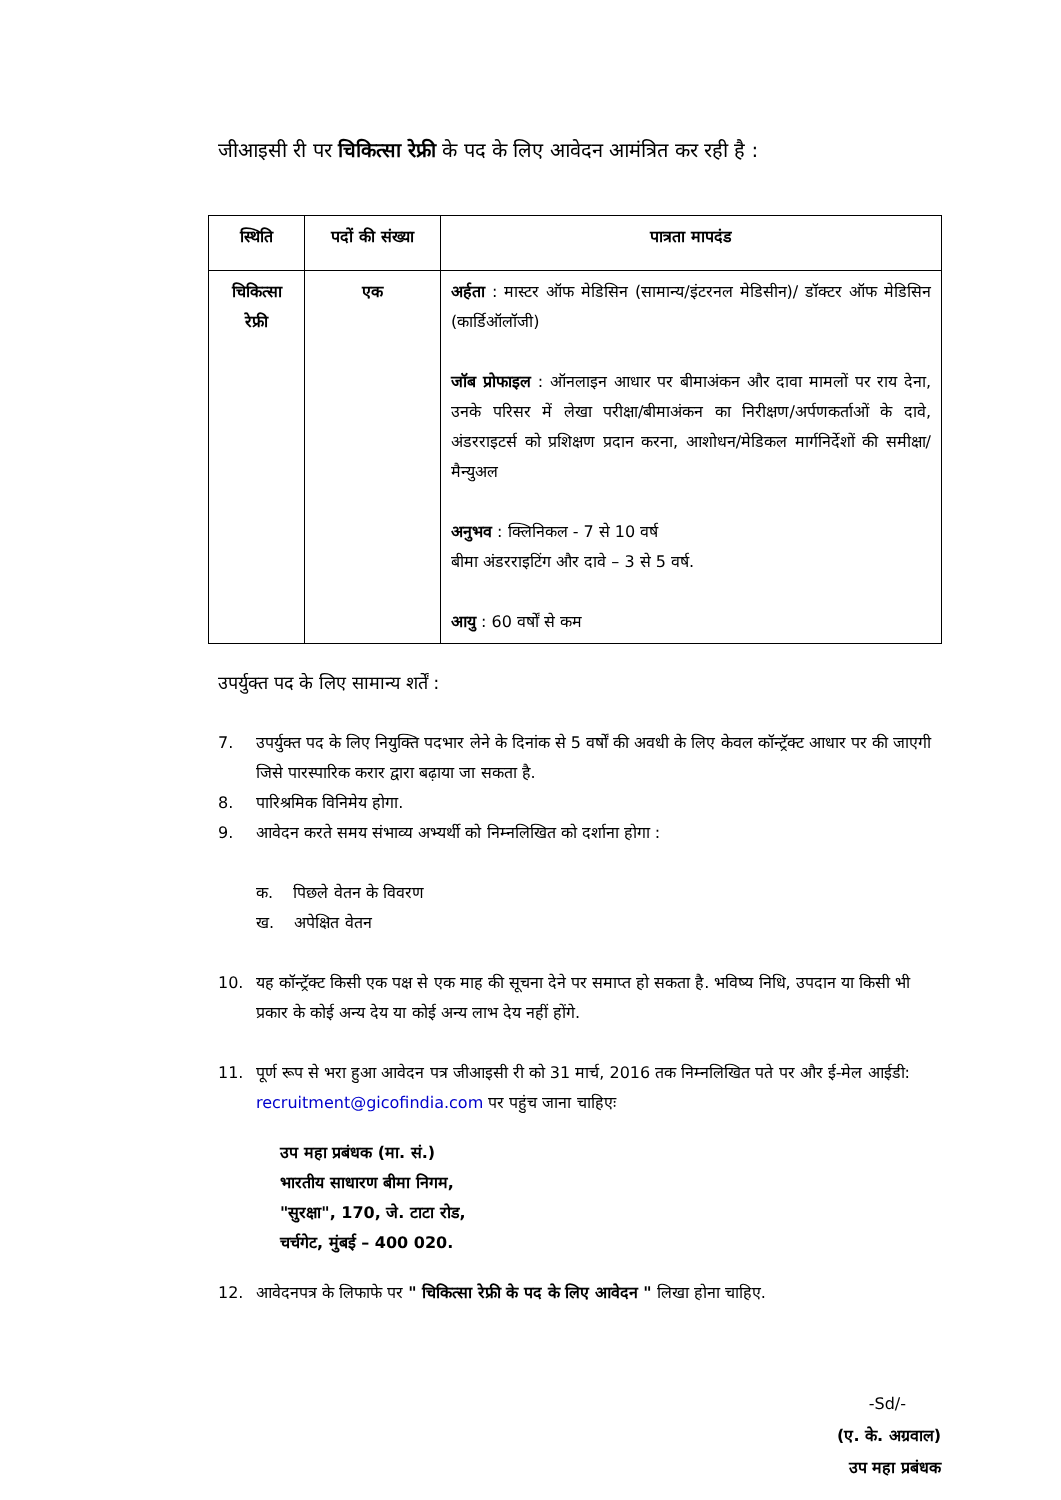जीआइसी री पर चिकित्सा रेफ्री के पद के लिए आवेदन आमंत्रित कर रही है :
| स्थिति | पदों की संख्या | पात्रता मापदंड |
| --- | --- | --- |
| चिकित्सा रेफ्री | एक | अर्हता : मास्टर ऑफ मेडिसिन (सामान्य/इंटरनल मेडिसीन)/ डॉक्टर ऑफ मेडिसिन (कार्डिऑलॉजी) जॉब प्रोफाइल : ऑनलाइन आधार पर बीमाअंकन और दावा मामलों पर राय देना, उनके परिसर में लेखा परीक्षा/बीमाअंकन का निरीक्षण/अर्पणकर्ताओं के दावे, अंडरराइटर्स को प्रशिक्षण प्रदान करना, आशोधन/मेडिकल मार्गनिर्देशों की समीक्षा/मैन्युअल अनुभव : क्लिनिकल - 7 से 10 वर्ष बीमा अंडरराइटिंग और दावे – 3 से 5 वर्ष. आयु : 60 वर्षों से कम |
उपर्युक्त पद के लिए सामान्य शर्तें :
7. उपर्युक्त पद के लिए नियुक्ति पदभार लेने के दिनांक से 5 वर्षों की अवधी के लिए केवल कॉन्ट्रॅक्ट आधार पर की जाएगी जिसे पारस्पारिक करार द्वारा बढ़ाया जा सकता है.
8. पारिश्रमिक विनिमेय होगा.
9. आवेदन करते समय संभाव्य अभ्यर्थी को निम्नलिखित को दर्शाना होगा :
क. पिछले वेतन के विवरण
ख. अपेक्षित वेतन
10. यह कॉन्ट्रॅक्ट किसी एक पक्ष से एक माह की सूचना देने पर समाप्त हो सकता है. भविष्य निधि, उपदान या किसी भी प्रकार के कोई अन्य देय या कोई अन्य लाभ देय नहीं होंगे.
11. पूर्ण रूप से भरा हुआ आवेदन पत्र जीआइसी री को 31 मार्च, 2016 तक निम्नलिखित पते पर और ई-मेल आईडी: recruitment@gicofindia.com पर पहुंच जाना चाहिएः
उप महा प्रबंधक (मा. सं.)
भारतीय साधारण बीमा निगम,
"सुरक्षा", 170, जे. टाटा रोड,
चर्चगेट, मुंबई – 400 020.
12. आवेदनपत्र के लिफाफे पर " चिकित्सा रेफ्री के पद के लिए आवेदन " लिखा होना चाहिए.
-Sd/-
(ए. के. अग्रवाल)
उप महा प्रबंधक